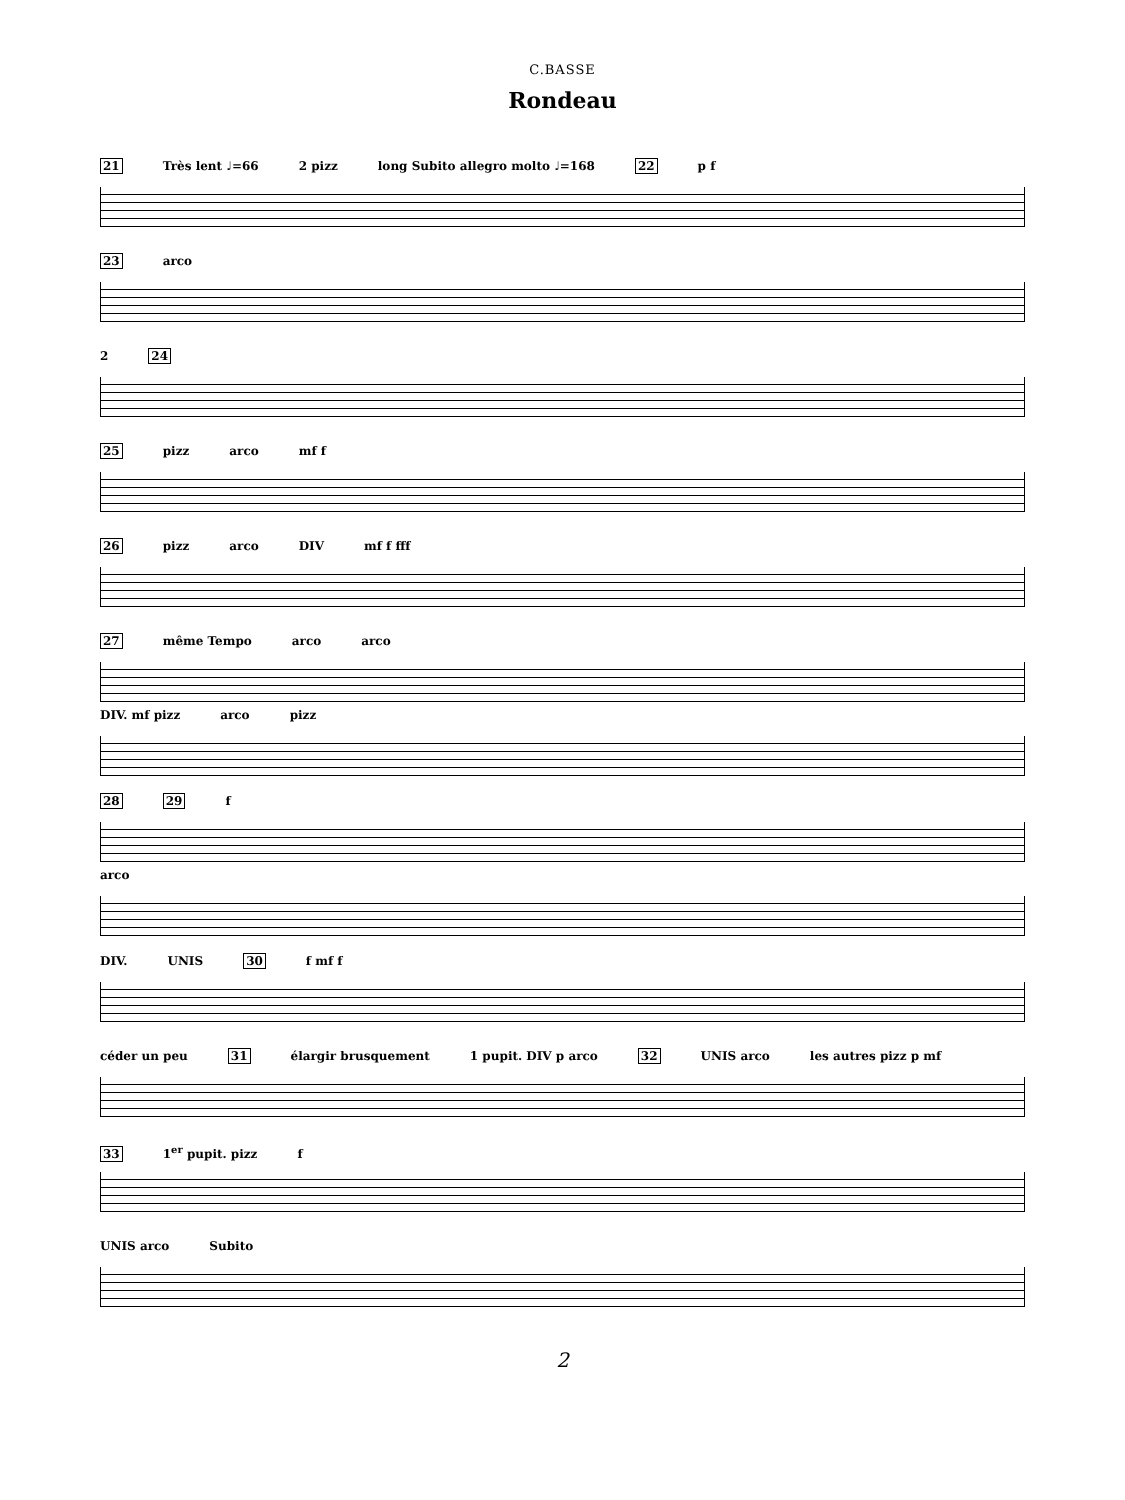C.BASSE
Rondeau
21 Très lent ♩=66 2 pizz long Subito allegro molto ♩=168 22 p f
23 arco
2 24
25 pizz arco mf f
26 pizz arco DIV mf f fff
27 même Tempo arco arco
DIV. mf pizz arco pizz
28 29 f
arco
DIV. UNIS 30 f mf f
céder un peu 31 élargir brusquement 1 pupit. DIV p arco 32 UNIS arco les autres pizz p mf
33 1<sup>er</sup> pupit. pizz f
UNIS arco Subito
2